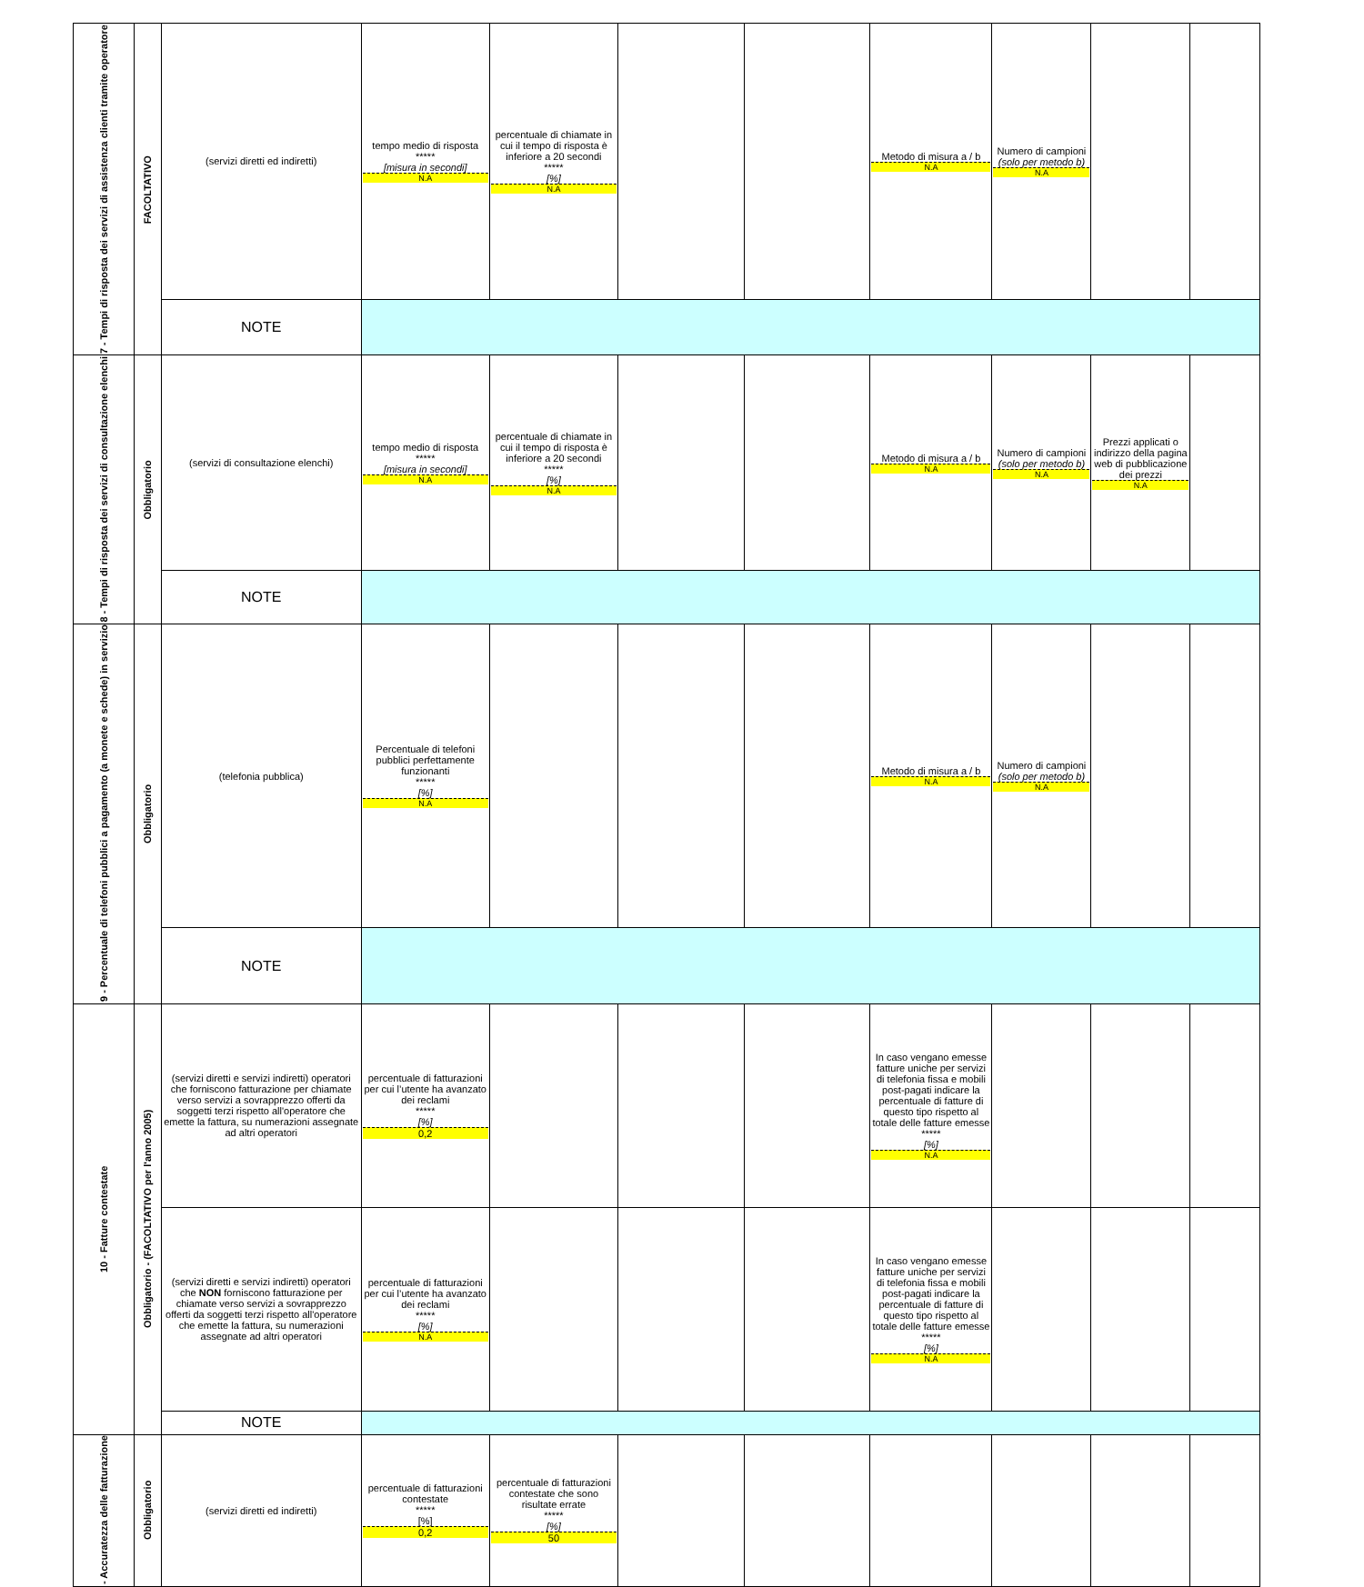| 7 - Tempi di risposta dei servizi di assistenza clienti tramite operatore | FACOLTATIVO | (servizi diretti ed indiretti) | tempo medio di risposta ***** [misura in secondi] N.A | percentuale di chiamate in cui il tempo di risposta è inferiore a 20 secondi ***** [%] N.A | | | Metodo di misura a / b N.A | Numero di campioni (solo per metodo b) N.A | | |
| | | NOTE | | | | | | | | |
| 8 - Tempi di risposta dei servizi di consultazione elenchi | Obbligatorio | (servizi di consultazione elenchi) | tempo medio di risposta ***** [misura in secondi] N.A | percentuale di chiamate in cui il tempo di risposta è inferiore a 20 secondi ***** [%] N.A | | | Metodo di misura a / b N.A | Numero di campioni (solo per metodo b) N.A | Prezzi applicati o indirizzo della pagina web di pubblicazione dei prezzi N.A | |
| | | NOTE | | | | | | | | |
| 9 - Percentuale di telefoni pubblici a pagamento (a monete e schede) in servizio | Obbligatorio | (telefonia pubblica) | Percentuale di telefoni pubblici perfettamente funzionanti ***** [%] N.A | | | | Metodo di misura a / b N.A | Numero di campioni (solo per metodo b) N.A | | |
| | | NOTE | | | | | | | | |
| 10 - Fatture contestate | Obbligatorio - (FACOLTATIVO per l'anno 2005) | (servizi diretti e servizi indiretti) operatori che forniscono fatturazione per chiamate verso servizi a sovrapprezzo offerti da soggetti terzi rispetto all'operatore che emette la fattura, su numerazioni assegnate ad altri operatori | percentuale di fatturazioni per cui l’utente ha avanzato dei reclami ***** [%] 0,2 | | | | In caso vengano emesse fatture uniche per servizi di telefonia fissa e mobili post-pagati indicare la percentuale di fatture di questo tipo rispetto al totale delle fatture emesse ***** [%] N.A | | | |
| | | (servizi diretti e servizi indiretti) operatori che NON forniscono fatturazione per chiamate verso servizi a sovrapprezzo offerti da soggetti terzi rispetto all'operatore che emette la fattura, su numerazioni assegnate ad altri operatori | percentuale di fatturazioni per cui l’utente ha avanzato dei reclami ***** [%] N.A | | | | In caso vengano emesse fatture uniche per servizi di telefonia fissa e mobili post-pagati indicare la percentuale di fatture di questo tipo rispetto al totale delle fatture emesse ***** [%] N.A | | | |
| | | NOTE | | | | | | | | |
| - Accuratezza delle fatturazione | Obbligatorio | (servizi diretti ed indiretti) | percentuale di fatturazioni contestate ***** [%] 0,2 | percentuale di fatturazioni contestate che sono risultate errate ***** [%] 50 | | | | | | |